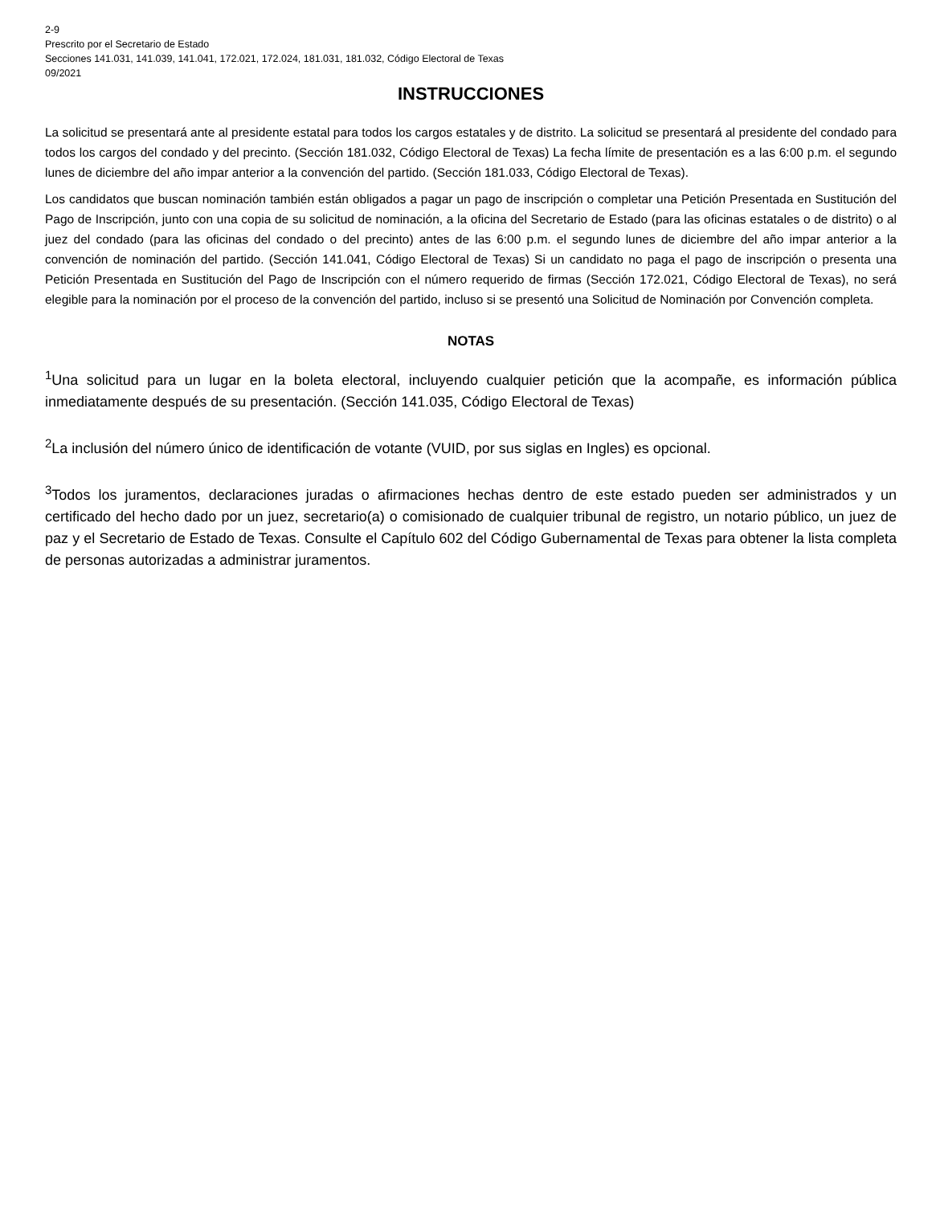2-9
Prescrito por el Secretario de Estado
Secciones 141.031, 141.039, 141.041, 172.021, 172.024, 181.031, 181.032, Código Electoral de Texas
09/2021
INSTRUCCIONES
La solicitud se presentará ante al presidente estatal para todos los cargos estatales y de distrito. La solicitud se presentará al presidente del condado para todos los cargos del condado y del precinto. (Sección 181.032, Código Electoral de Texas) La fecha límite de presentación es a las 6:00 p.m. el segundo lunes de diciembre del año impar anterior a la convención del partido. (Sección 181.033, Código Electoral de Texas).
Los candidatos que buscan nominación también están obligados a pagar un pago de inscripción o completar una Petición Presentada en Sustitución del Pago de Inscripción, junto con una copia de su solicitud de nominación, a la oficina del Secretario de Estado (para las oficinas estatales o de distrito) o al juez del condado (para las oficinas del condado o del precinto) antes de las 6:00 p.m. el segundo lunes de diciembre del año impar anterior a la convención de nominación del partido. (Sección 141.041, Código Electoral de Texas) Si un candidato no paga el pago de inscripción o presenta una Petición Presentada en Sustitución del Pago de Inscripción con el número requerido de firmas (Sección 172.021, Código Electoral de Texas), no será elegible para la nominación por el proceso de la convención del partido, incluso si se presentó una Solicitud de Nominación por Convención completa.
NOTAS
<sup>1</sup> Una solicitud para un lugar en la boleta electoral, incluyendo cualquier petición que la acompañe, es información pública inmediatamente después de su presentación. (Sección 141.035, Código Electoral de Texas)
<sup>2</sup> La inclusión del número único de identificación de votante (VUID, por sus siglas en Ingles) es opcional.
<sup>3</sup> Todos los juramentos, declaraciones juradas o afirmaciones hechas dentro de este estado pueden ser administrados y un certificado del hecho dado por un juez, secretario(a) o comisionado de cualquier tribunal de registro, un notario público, un juez de paz y el Secretario de Estado de Texas. Consulte el Capítulo 602 del Código Gubernamental de Texas para obtener la lista completa de personas autorizadas a administrar juramentos.